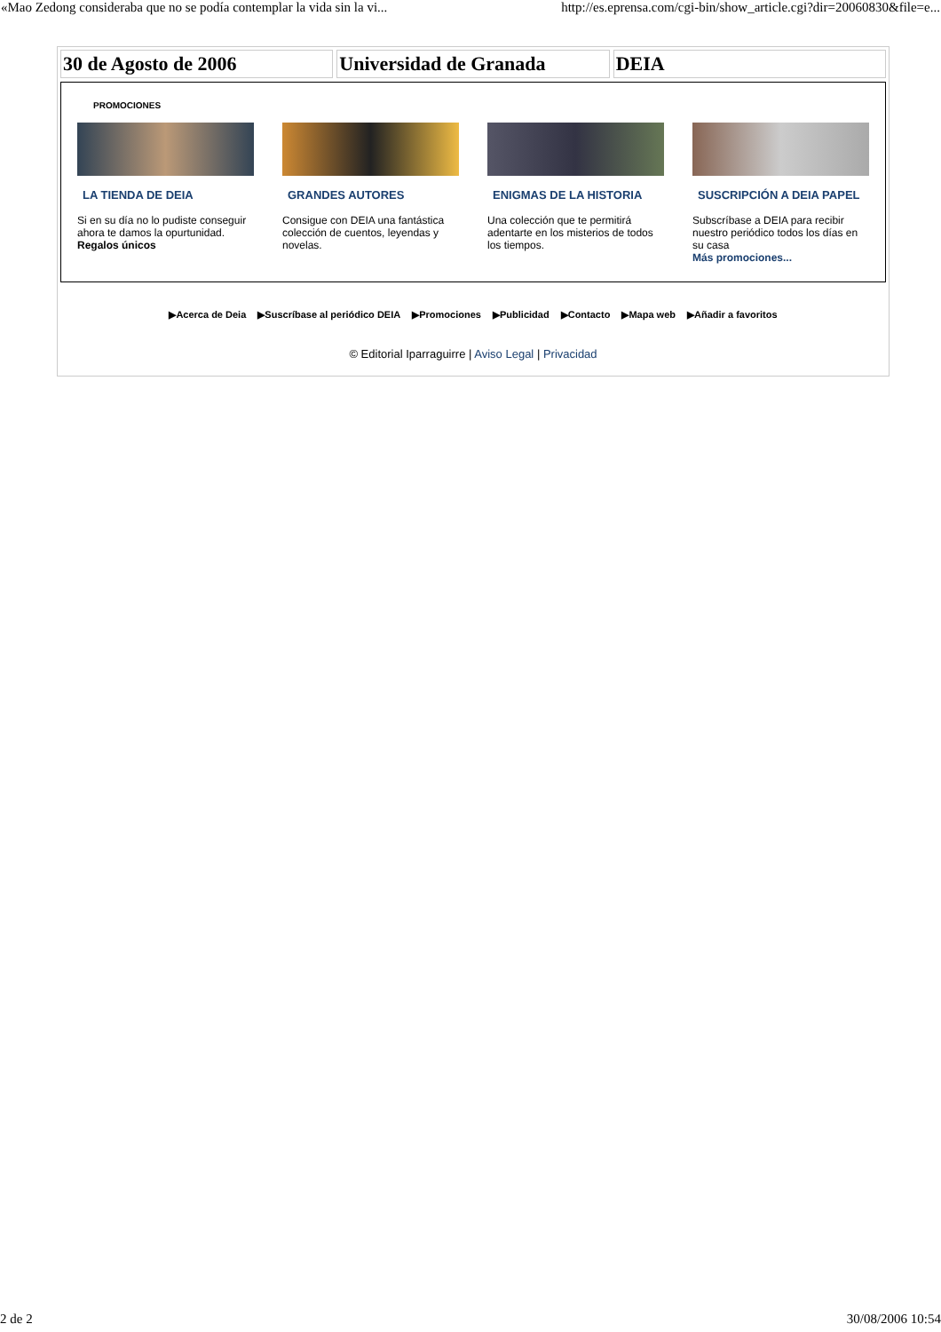«Mao Zedong consideraba que no se podía contemplar la vida sin la vi... http://es.eprensa.com/cgi-bin/show_article.cgi?dir=20060830&file=e...
30 de Agosto de 2006 Universidad de Granada DEIA
PROMOCIONES
LA TIENDA DE DEIA
Si en su día no lo pudiste conseguir ahora te damos la opurtunidad. Regalos únicos
GRANDES AUTORES
Consigue con DEIA una fantástica colección de cuentos, leyendas y novelas.
ENIGMAS DE LA HISTORIA
Una colección que te permitirá adentarte en los misterios de todos los tiempos.
SUSCRIPCIÓN A DEIA PAPEL
Subscríbase a DEIA para recibir nuestro periódico todos los días en su casa
Más promociones...
▶Acerca de Deia ▶Suscríbase al periódico DEIA ▶Promociones ▶Publicidad ▶Contacto ▶Mapa web ▶Añadir a favoritos
© Editorial Iparraguirre | Aviso Legal | Privacidad
2 de 2 30/08/2006 10:54